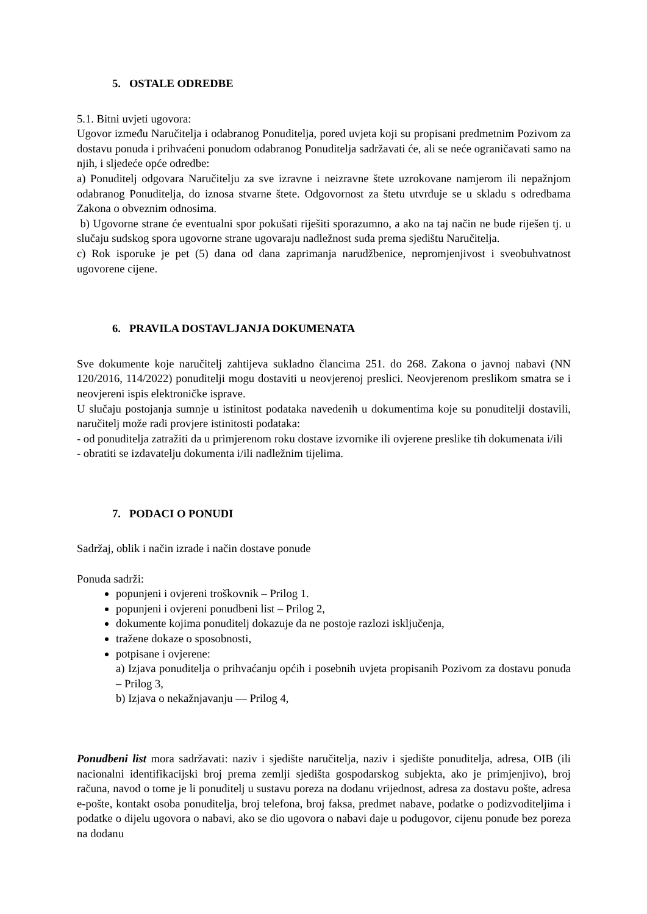5. OSTALE ODREDBE
5.1. Bitni uvjeti ugovora:
Ugovor između Naručitelja i odabranog Ponuditelja, pored uvjeta koji su propisani predmetnim Pozivom za dostavu ponuda i prihvaćeni ponudom odabranog Ponuditelja sadržavati će, ali se neće ograničavati samo na njih, i sljedeće opće odredbe:
a) Ponuditelj odgovara Naručitelju za sve izravne i neizravne štete uzrokovane namjerom ili nepažnjom odabranog Ponuditelja, do iznosa stvarne štete. Odgovornost za štetu utvrđuje se u skladu s odredbama Zakona o obveznim odnosima.
b) Ugovorne strane će eventualni spor pokušati riješiti sporazumno, a ako na taj način ne bude riješen tj. u slučaju sudskog spora ugovorne strane ugovaraju nadležnost suda prema sjedištu Naručitelja.
c) Rok isporuke je pet (5) dana od dana zaprimanja narudžbenice, nepromjenjivost i sveobuhvatnost ugovorene cijene.
6. PRAVILA DOSTAVLJANJA DOKUMENATA
Sve dokumente koje naručitelj zahtijeva sukladno člancima 251. do 268. Zakona o javnoj nabavi (NN 120/2016, 114/2022) ponuditelji mogu dostaviti u neovjerenoj preslici. Neovjerenom preslikom smatra se i neovjereni ispis elektroničke isprave.
U slučaju postojanja sumnje u istinitost podataka navedenih u dokumentima koje su ponuditelji dostavili, naručitelj može radi provjere istinitosti podataka:
- od ponuditelja zatražiti da u primjerenom roku dostave izvornike ili ovjerene preslike tih dokumenata i/ili
- obratiti se izdavatelju dokumenta i/ili nadležnim tijelima.
7. PODACI O PONUDI
Sadržaj, oblik i način izrade i način dostave ponude
Ponuda sadrži:
popunjeni i ovjereni troškovnik – Prilog 1.
popunjeni i ovjereni ponudbeni list – Prilog 2,
dokumente kojima ponuditelj dokazuje da ne postoje razlozi isključenja,
tražene dokaze o sposobnosti,
potpisane i ovjerene:
a) Izjava ponuditelja o prihvaćanju općih i posebnih uvjeta propisanih Pozivom za dostavu ponuda – Prilog 3,
b) Izjava o nekažnjavanju — Prilog 4,
Ponudbeni list mora sadržavati: naziv i sjedište naručitelja, naziv i sjedište ponuditelja, adresa, OIB (ili nacionalni identifikacijski broj prema zemlji sjedišta gospodarskog subjekta, ako je primjenjivo), broj računa, navod o tome je li ponuditelj u sustavu poreza na dodanu vrijednost, adresa za dostavu pošte, adresa e-pošte, kontakt osoba ponuditelja, broj telefona, broj faksa, predmet nabave, podatke o podizvoditeljima i podatke o dijelu ugovora o nabavi, ako se dio ugovora o nabavi daje u podugovor, cijenu ponude bez poreza na dodanu